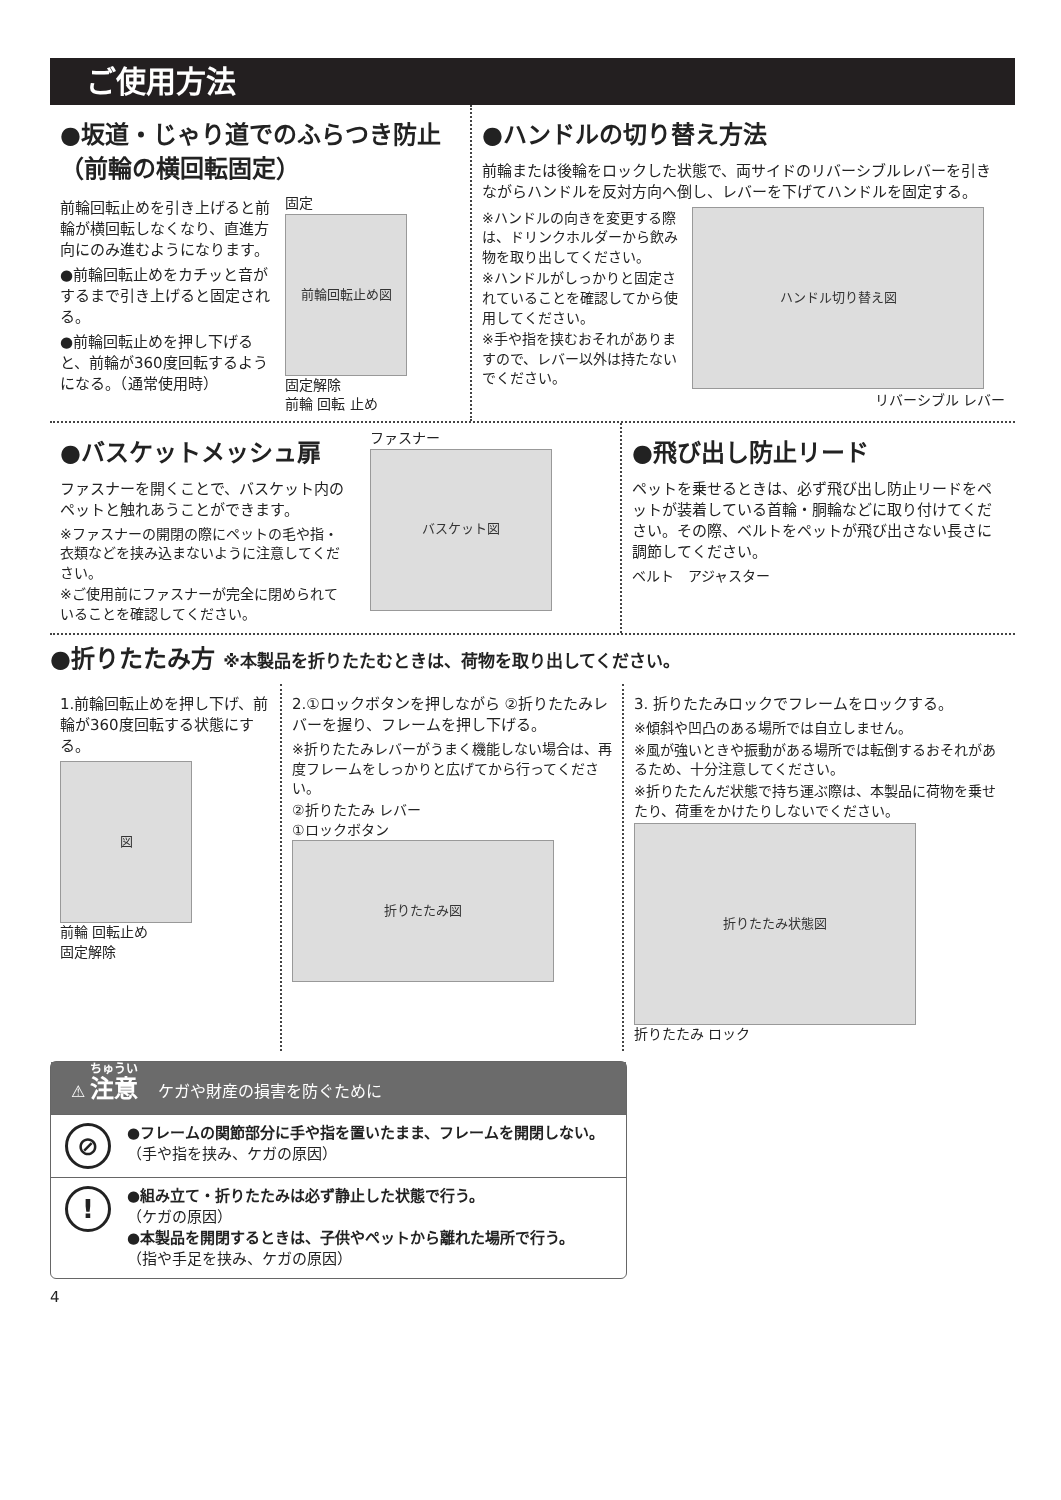ご使用方法
●坂道・じゃり道でのふらつき防止
（前輪の横回転固定）
前輪回転止めを引き上げると前輪が横回転しなくなり、直進方向にのみ進むようになります。
●前輪回転止めをカチッと音がするまで引き上げると固定される。
●前輪回転止めを押し下げると、前輪が360度回転するようになる。（通常使用時）
固定
前輪回転止め図
固定解除
前輪 回転 止め
●ハンドルの切り替え方法
前輪または後輪をロックした状態で、両サイドのリバーシブルレバーを引きながらハンドルを反対方向へ倒し、レバーを下げてハンドルを固定する。
※ハンドルの向きを変更する際は、ドリンクホルダーから飲み物を取り出してください。
※ハンドルがしっかりと固定されていることを確認してから使用してください。
※手や指を挟むおそれがありますので、レバー以外は持たないでください。
ハンドル切り替え図
リバーシブル レバー
●バスケットメッシュ扉
ファスナーを開くことで、バスケット内のペットと触れあうことができます。
※ファスナーの開閉の際にペットの毛や指・衣類などを挟み込まないように注意してください。
※ご使用前にファスナーが完全に閉められていることを確認してください。
ファスナー
バスケット図
●飛び出し防止リード
ペットを乗せるときは、必ず飛び出し防止リードをペットが装着している首輪・胴輪などに取り付けてください。その際、ベルトをペットが飛び出さない長さに調節してください。
ベルト　アジャスター
●折りたたみ方 ※本製品を折りたたむときは、荷物を取り出してください。
1.前輪回転止めを押し下げ、前輪が360度回転する状態にする。
図
前輪 回転止め
固定解除
2.①ロックボタンを押しながら ②折りたたみレバーを握り、フレームを押し下げる。
※折りたたみレバーがうまく機能しない場合は、再度フレームをしっかりと広げてから行ってください。
②折りたたみ レバー
①ロックボタン
折りたたみ図
3. 折りたたみロックでフレームをロックする。
※傾斜や凹凸のある場所では自立しません。
※風が強いときや振動がある場所では転倒するおそれがあるため、十分注意してください。
※折りたたんだ状態で持ち運ぶ際は、本製品に荷物を乗せたり、荷重をかけたりしないでください。
折りたたみ状態図
折りたたみ ロック
⚠ 注意 ケガや財産の損害を防ぐために
⊘
●フレームの関節部分に手や指を置いたまま、フレームを開閉しない。
（手や指を挟み、ケガの原因）
!
●組み立て・折りたたみは必ず静止した状態で行う。
（ケガの原因）
●本製品を開閉するときは、子供やペットから離れた場所で行う。
（指や手足を挟み、ケガの原因）
4